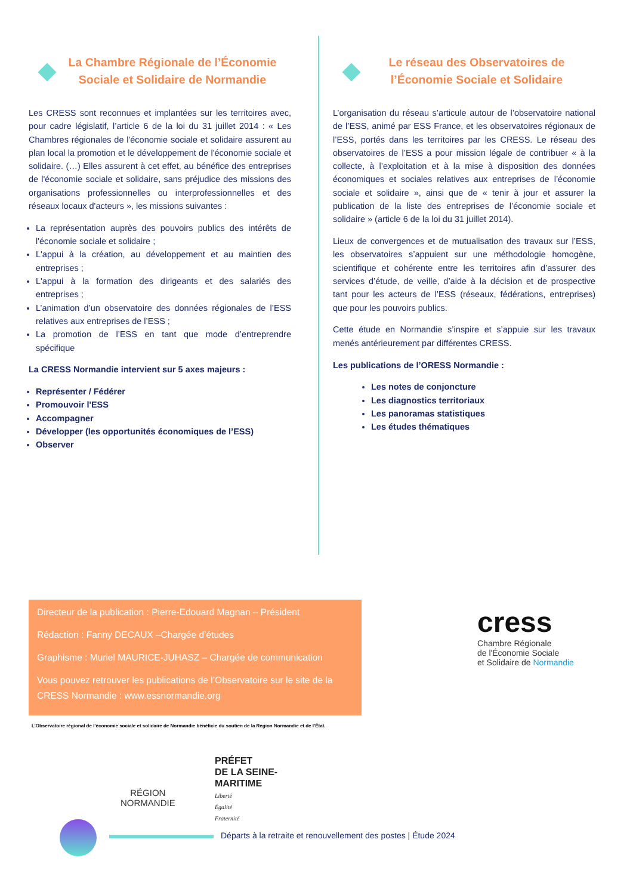La Chambre Régionale de l’Économie Sociale et Solidaire de Normandie
Les CRESS sont reconnues et implantées sur les territoires avec, pour cadre législatif, l’article 6 de la loi du 31 juillet 2014 : « Les Chambres régionales de l'économie sociale et solidaire assurent au plan local la promotion et le développement de l'économie sociale et solidaire. (…) Elles assurent à cet effet, au bénéfice des entreprises de l'économie sociale et solidaire, sans préjudice des missions des organisations professionnelles ou interprofessionnelles et des réseaux locaux d'acteurs », les missions suivantes :
La représentation auprès des pouvoirs publics des intérêts de l'économie sociale et solidaire ;
L'appui à la création, au développement et au maintien des entreprises ;
L'appui à la formation des dirigeants et des salariés des entreprises ;
L’animation d’un observatoire des données régionales de l’ESS relatives aux entreprises de l’ESS ;
La promotion de l’ESS en tant que mode d’entreprendre spécifique
La CRESS Normandie intervient sur 5 axes majeurs :
Représenter / Fédérer
Promouvoir l'ESS
Accompagner
Développer (les opportunités économiques de l’ESS)
Observer
Le réseau des Observatoires de l’Économie Sociale et Solidaire
L’organisation du réseau s’articule autour de l’observatoire national de l’ESS, animé par ESS France, et les observatoires régionaux de l’ESS, portés dans les territoires par les CRESS. Le réseau des observatoires de l’ESS a pour mission légale de contribuer « à la collecte, à l’exploitation et à la mise à disposition des données économiques et sociales relatives aux entreprises de l’économie sociale et solidaire », ainsi que de « tenir à jour et assurer la publication de la liste des entreprises de l’économie sociale et solidaire » (article 6 de la loi du 31 juillet 2014).
Lieux de convergences et de mutualisation des travaux sur l’ESS, les observatoires s’appuient sur une méthodologie homogène, scientifique et cohérente entre les territoires afin d’assurer des services d’étude, de veille, d’aide à la décision et de prospective tant pour les acteurs de l’ESS (réseaux, fédérations, entreprises) que pour les pouvoirs publics.
Cette étude en Normandie s’inspire et s’appuie sur les travaux menés antérieurement par différentes CRESS.
Les publications de l’ORESS Normandie :
Les notes de conjoncture
Les diagnostics territoriaux
Les panoramas statistiques
Les études thématiques
Directeur de la publication : Pierre-Edouard Magnan – Président
Rédaction : Fanny DECAUX –Chargée d’études
Graphisme : Muriel MAURICE-JUHASZ – Chargée de communication
Vous pouvez retrouver les publications de l’Observatoire sur le site de la CRESS Normandie : www.essnormandie.org
cress
Chambre Régionale
de l'Économie Sociale
et Solidaire de Normandie
L’Observatoire régional de l’économie sociale et solidaire de Normandie bénéficie du soutien de la Région Normandie et de l’État.
RÉGION
NORMANDIE
PRÉFET
DE LA SEINE-
MARITIME
Liberté
Égalité
Fraternité
Départs à la retraite et renouvellement des postes | Étude 2024